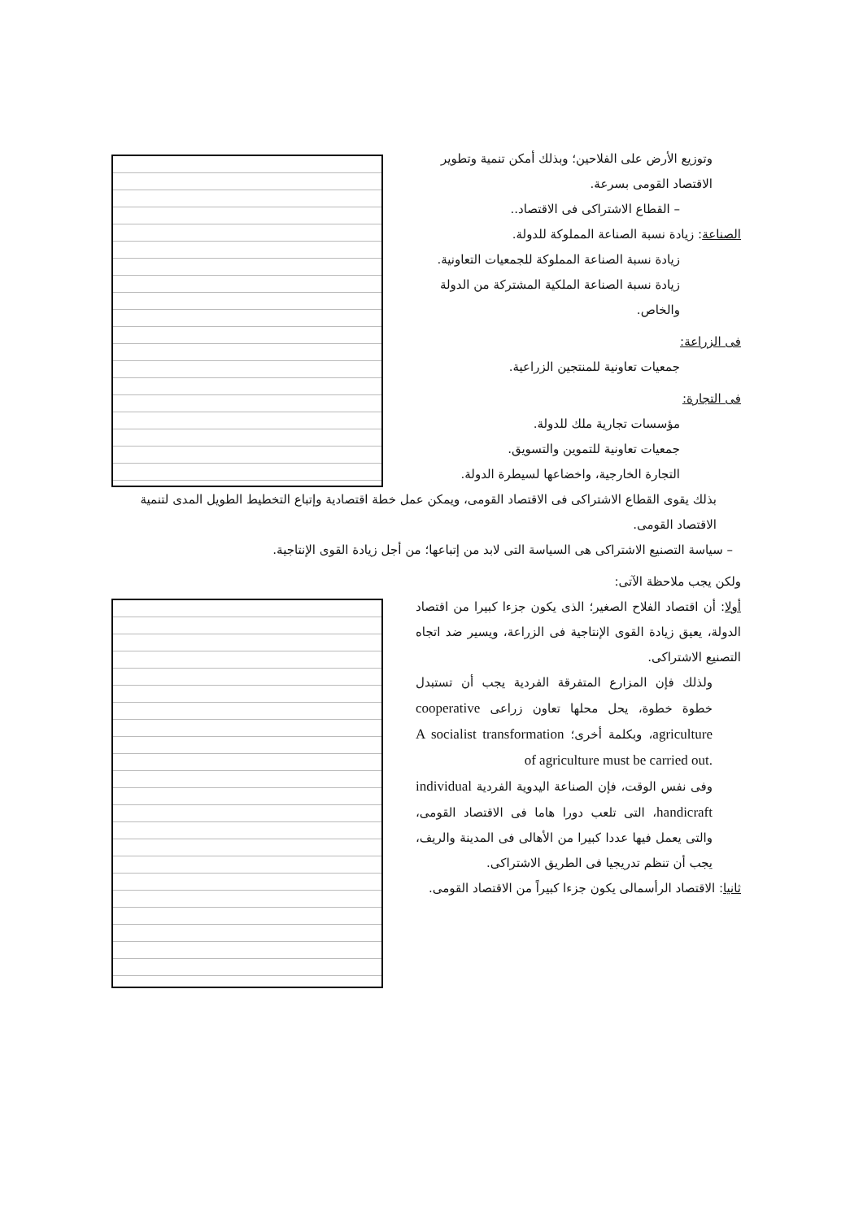وتوزيع الأرض على الفلاحين؛ وبذلك أمكن تنمية وتطوير الاقتصاد القومى بسرعة.
– القطاع الاشتراكى فى الاقتصاد..
الصناعة: زيادة نسبة الصناعة المملوكة للدولة.
زيادة نسبة الصناعة المملوكة للجمعيات التعاونية.
زيادة نسبة الصناعة الملكية المشتركة من الدولة والخاص.
فى الزراعة:
جمعيات تعاونية للمنتجين الزراعية.
فى التجارة:
مؤسسات تجارية ملك للدولة.
جمعيات تعاونية للتموين والتسويق.
التجارة الخارجية، واخضاعها لسيطرة الدولة.
بذلك يقوى القطاع الاشتراكى فى الاقتصاد القومى، ويمكن عمل خطة اقتصادية وإتباع التخطيط الطويل المدى لتنمية الاقتصاد القومى.
– سياسة التصنيع الاشتراكى هى السياسة التى لابد من إتباعها؛ من أجل زيادة القوى الإنتاجية.
ولكن يجب ملاحظة الآتى:
أولا: أن اقتصاد الفلاح الصغير؛ الذى يكون جزءا كبيرا من اقتصاد الدولة، يعيق زيادة القوى الإنتاجية فى الزراعة، ويسير ضد اتجاه التصنيع الاشتراكى.
ولذلك فإن المزارع المتفرقة الفردية يجب أن تستبدل خطوة خطوة، يحل محلها تعاون زراعى cooperative agriculture، وبكلمة أخرى؛ A socialist transformation of agriculture must be carried out.
وفى نفس الوقت، فإن الصناعة اليدوية الفردية individual handicraft، التى تلعب دورا هاما فى الاقتصاد القومى، والتى يعمل فيها عددا كبيرا من الأهالى فى المدينة والريف، يجب أن تنظم تدريجيا فى الطريق الاشتراكى.
ثانيا: الاقتصاد الرأسمالى يكون جزءا كبيراً من الاقتصاد القومى.